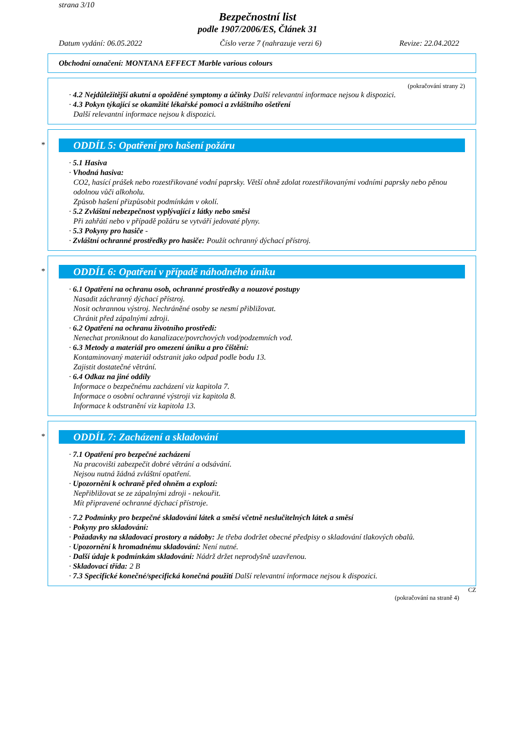strana 3/10
Bezpečnostní list
podle 1907/2006/ES, Článek 31
Datum vydání: 06.05.2022 Číslo verze 7 (nahrazuje verzi 6) Revize: 22.04.2022
Obchodní označení: MONTANA EFFECT Marble various colours
(pokračování strany 2)
· 4.2 Nejdůležitější akutní a opožděné symptomy a účinky Další relevantní informace nejsou k dispozici.
· 4.3 Pokyn týkající se okamžité lékařské pomoci a zvláštního ošetření
Další relevantní informace nejsou k dispozici.
*
ODDÍL 5: Opatření pro hašení požáru
· 5.1 Hasiva
· Vhodná hasiva:
CO2, hasící prášek nebo rozestřikované vodní paprsky. Větší ohně zdolat rozestřikovanými vodními paprsky nebo pěnou odolnou vůči alkoholu.
Způsob hašení přizpůsobit podmínkám v okolí.
· 5.2 Zvláštní nebezpečnost vyplývající z látky nebo směsi
Při zahřátí nebo v případě požáru se vytváří jedovaté plyny.
· 5.3 Pokyny pro hasiče -
· Zvláštní ochranné prostředky pro hasiče: Použít ochranný dýchací přístroj.
*
ODDÍL 6: Opatření v případě náhodného úniku
· 6.1 Opatření na ochranu osob, ochranné prostředky a nouzové postupy
Nasadit záchranný dýchací přístroj.
Nosit ochrannou výstroj. Nechráněné osoby se nesmí přibližovat.
Chránit před zápalnými zdroji.
· 6.2 Opatření na ochranu životního prostředí:
Nenechat proniknout do kanalizace/povrchových vod/podzemních vod.
· 6.3 Metody a materiál pro omezení úniku a pro čištění:
Kontaminovaný materiál odstranit jako odpad podle bodu 13.
Zajistit dostatečné větrání.
· 6.4 Odkaz na jiné oddíly
Informace o bezpečnému zacházení viz kapitola 7.
Informace o osobní ochranné výstroji viz kapitola 8.
Informace k odstranění viz kapitola 13.
*
ODDÍL 7: Zacházení a skladování
· 7.1 Opatření pro bezpečné zacházení
Na pracovišti zabezpečit dobré větrání a odsávání.
Nejsou nutná žádná zvláštní opatření.
· Upozornění k ochraně před ohněm a explozí:
Nepřibližovat se ze zápalnými zdroji - nekouřit.
Mít připravené ochranné dýchací přístroje.
· 7.2 Podmínky pro bezpečné skladování látek a směsí včetně neslučitelných látek a směsí
· Pokyny pro skladování:
· Požadavky na skladovací prostory a nádoby: Je třeba dodržet obecné předpisy o skladování tlakových obalů.
· Upozornění k hromadnému skladování: Není nutné.
· Další údaje k podmínkám skladování: Nádrž držet neprodyšně uzavřenou.
· Skladovací třída: 2 B
· 7.3 Specifické konečné/specifická konečná použití Další relevantní informace nejsou k dispozici.
CZ
(pokračování na straně 4)